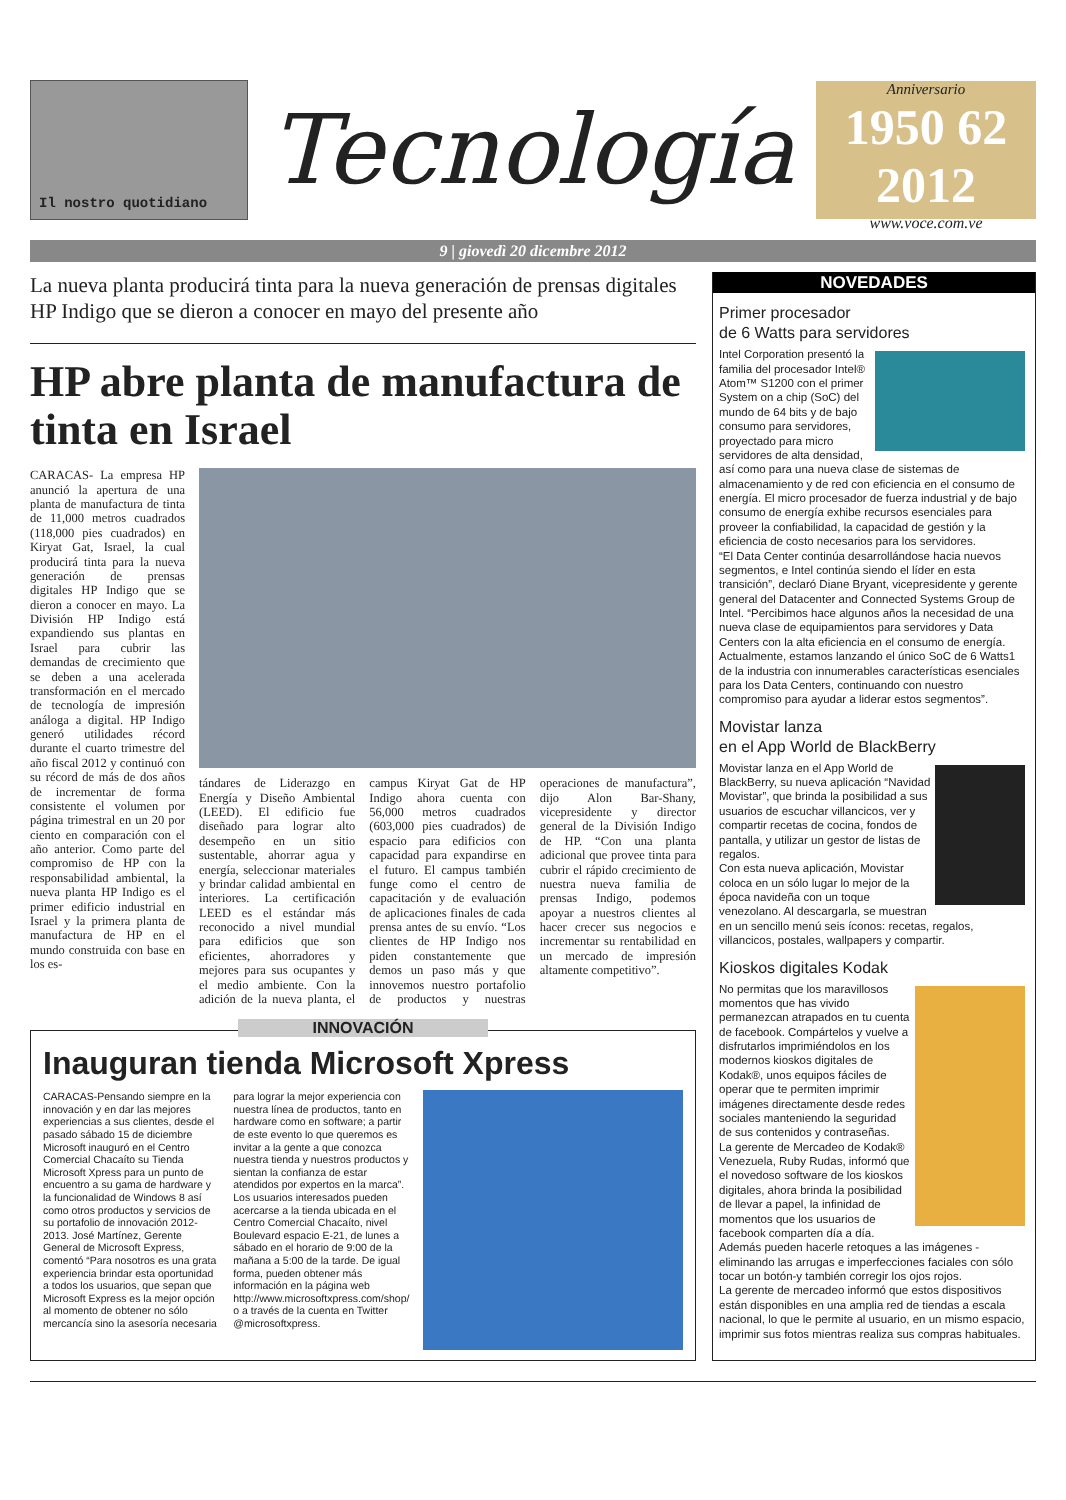Il nostro quotidiano
Tecnología
Anniversario
1950 62 2012
www.voce.com.ve
9 | giovedì 20 dicembre 2012
La nueva planta producirá tinta para la nueva generación de prensas digitales HP Indigo que se dieron a conocer en mayo del presente año
HP abre planta de manufactura de tinta en Israel
CARACAS- La empresa HP anunció la apertura de una planta de manufactura de tinta de 11,000 metros cuadrados (118,000 pies cuadrados) en Kiryat Gat, Israel, la cual producirá tinta para la nueva generación de prensas digitales HP Indigo que se dieron a conocer en mayo. La División HP Indigo está expandiendo sus plantas en Israel para cubrir las demandas de crecimiento que se deben a una acelerada transformación en el mercado de tecnología de impresión análoga a digital. HP Indigo generó utilidades récord durante el cuarto trimestre del año fiscal 2012 y continuó con su récord de más de dos años de incrementar de forma consistente el volumen por página trimestral en un 20 por ciento en comparación con el año anterior. Como parte del compromiso de HP con la responsabilidad ambiental, la nueva planta HP Indigo es el primer edificio industrial en Israel y la primera planta de manufactura de HP en el mundo construida con base en los es-
tándares de Liderazgo en Energía y Diseño Ambiental (LEED). El edificio fue diseñado para lograr alto desempeño en un sitio sustentable, ahorrar agua y energía, seleccionar materiales y brindar calidad ambiental en interiores. La certificación LEED es el estándar más reconocido a nivel mundial para edificios que son eficientes, ahorradores y mejores para sus ocupantes y el medio ambiente. Con la adición de la nueva planta, el campus Kiryat Gat de HP Indigo ahora cuenta con 56,000 metros cuadrados (603,000 pies cuadrados) de espacio para edificios con capacidad para expandirse en el futuro. El campus también funge como el centro de capacitación y de evaluación de aplicaciones finales de cada prensa antes de su envío. “Los clientes de HP Indigo nos piden constantemente que demos un paso más y que innovemos nuestro portafolio de productos y nuestras operaciones de manufactura”, dijo Alon Bar-Shany, vicepresidente y director general de la División Indigo de HP. “Con una planta adicional que provee tinta para cubrir el rápido crecimiento de nuestra nueva familia de prensas Indigo, podemos apoyar a nuestros clientes al hacer crecer sus negocios e incrementar su rentabilidad en un mercado de impresión altamente competitivo”.
INNOVACIÓN
Inauguran tienda Microsoft Xpress
CARACAS-Pensando siempre en la innovación y en dar las mejores experiencias a sus clientes, desde el pasado sábado 15 de diciembre Microsoft inauguró en el Centro Comercial Chacaíto su Tienda Microsoft Xpress para un punto de encuentro a su gama de hardware y la funcionalidad de Windows 8 así como otros productos y servicios de su portafolio de innovación 2012-2013. José Martínez, Gerente General de Microsoft Express, comentó “Para nosotros es una grata experiencia brindar esta oportunidad a todos los usuarios, que sepan que Microsoft Express es la mejor opción al momento de obtener no sólo mercancía sino la asesoría necesaria para lograr la mejor experiencia con nuestra línea de productos, tanto en hardware como en software; a partir de este evento lo que queremos es invitar a la gente a que conozca nuestra tienda y nuestros productos y sientan la confianza de estar atendidos por expertos en la marca”. Los usuarios interesados pueden acercarse a la tienda ubicada en el Centro Comercial Chacaíto, nivel Boulevard espacio E-21, de lunes a sábado en el horario de 9:00 de la mañana a 5:00 de la tarde. De igual forma, pueden obtener más información en la página web http://www.microsoftxpress.com/shop/ o a través de la cuenta en Twitter @microsoftxpress.
NOVEDADES
Primer procesador
de 6 Watts para servidores
Intel Corporation presentó la familia del procesador Intel® Atom™ S1200 con el primer System on a chip (SoC) del mundo de 64 bits y de bajo consumo para servidores, proyectado para micro servidores de alta densidad, así como para una nueva clase de sistemas de almacenamiento y de red con eficiencia en el consumo de energía. El micro procesador de fuerza industrial y de bajo consumo de energía exhibe recursos esenciales para proveer la confiabilidad, la capacidad de gestión y la eficiencia de costo necesarios para los servidores.
“El Data Center continúa desarrollándose hacia nuevos segmentos, e Intel continúa siendo el líder en esta transición”, declaró Diane Bryant, vicepresidente y gerente general del Datacenter and Connected Systems Group de Intel. “Percibimos hace algunos años la necesidad de una nueva clase de equipamientos para servidores y Data Centers con la alta eficiencia en el consumo de energía. Actualmente, estamos lanzando el único SoC de 6 Watts1 de la industria con innumerables características esenciales para los Data Centers, continuando con nuestro compromiso para ayudar a liderar estos segmentos”.
Movistar lanza
en el App World de BlackBerry
Movistar lanza en el App World de BlackBerry, su nueva aplicación “Navidad Movistar”, que brinda la posibilidad a sus usuarios de escuchar villancicos, ver y compartir recetas de cocina, fondos de pantalla, y utilizar un gestor de listas de regalos.
Con esta nueva aplicación, Movistar coloca en un sólo lugar lo mejor de la época navideña con un toque venezolano. Al descargarla, se muestran en un sencillo menú seis íconos: recetas, regalos, villancicos, postales, wallpapers y compartir.
Kioskos digitales Kodak
No permitas que los maravillosos momentos que has vivido permanezcan atrapados en tu cuenta de facebook. Compártelos y vuelve a disfrutarlos imprimiéndolos en los modernos kioskos digitales de Kodak®, unos equipos fáciles de operar que te permiten imprimir imágenes directamente desde redes sociales manteniendo la seguridad de sus contenidos y contraseñas.
La gerente de Mercadeo de Kodak® Venezuela, Ruby Rudas, informó que el novedoso software de los kioskos digitales, ahora brinda la posibilidad de llevar a papel, la infinidad de momentos que los usuarios de facebook comparten día a día. Además pueden hacerle retoques a las imágenes -eliminando las arrugas e imperfecciones faciales con sólo tocar un botón-y también corregir los ojos rojos.
La gerente de mercadeo informó que estos dispositivos están disponibles en una amplia red de tiendas a escala nacional, lo que le permite al usuario, en un mismo espacio, imprimir sus fotos mientras realiza sus compras habituales.